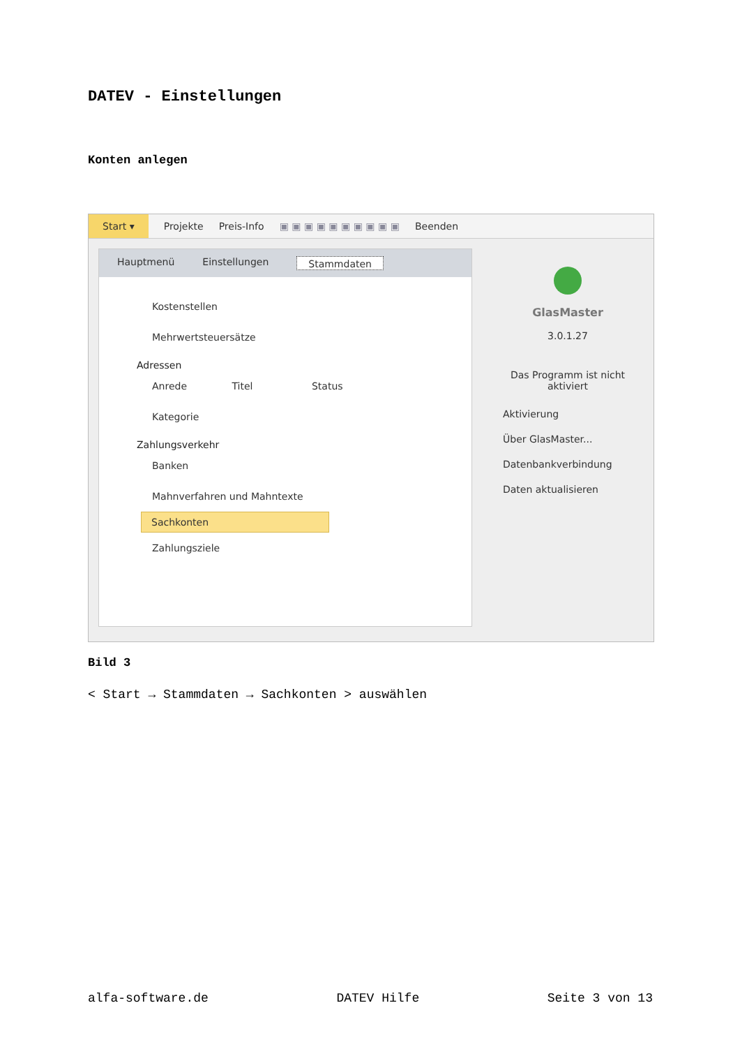DATEV - Einstellungen
Konten anlegen
Start ▾ Projekte Preis-Info ▣ ▣ ▣ ▣ ▣ ▣ ▣ ▣ ▣ ▣ Beenden
Hauptmenü Einstellungen Stammdaten
Kostenstellen
Mehrwertsteuersätze
Adressen
Anrede Titel Status
Kategorie
Zahlungsverkehr
Banken
Mahnverfahren und Mahntexte
Sachkonten
Zahlungsziele
GlasMaster
3.0.1.27
Das Programm ist nicht
aktiviert
Aktivierung
Über GlasMaster...
Datenbankverbindung
Daten aktualisieren
Bild 3
< Start → Stammdaten → Sachkonten > auswählen
alfa-software.de DATEV Hilfe Seite 3 von 13